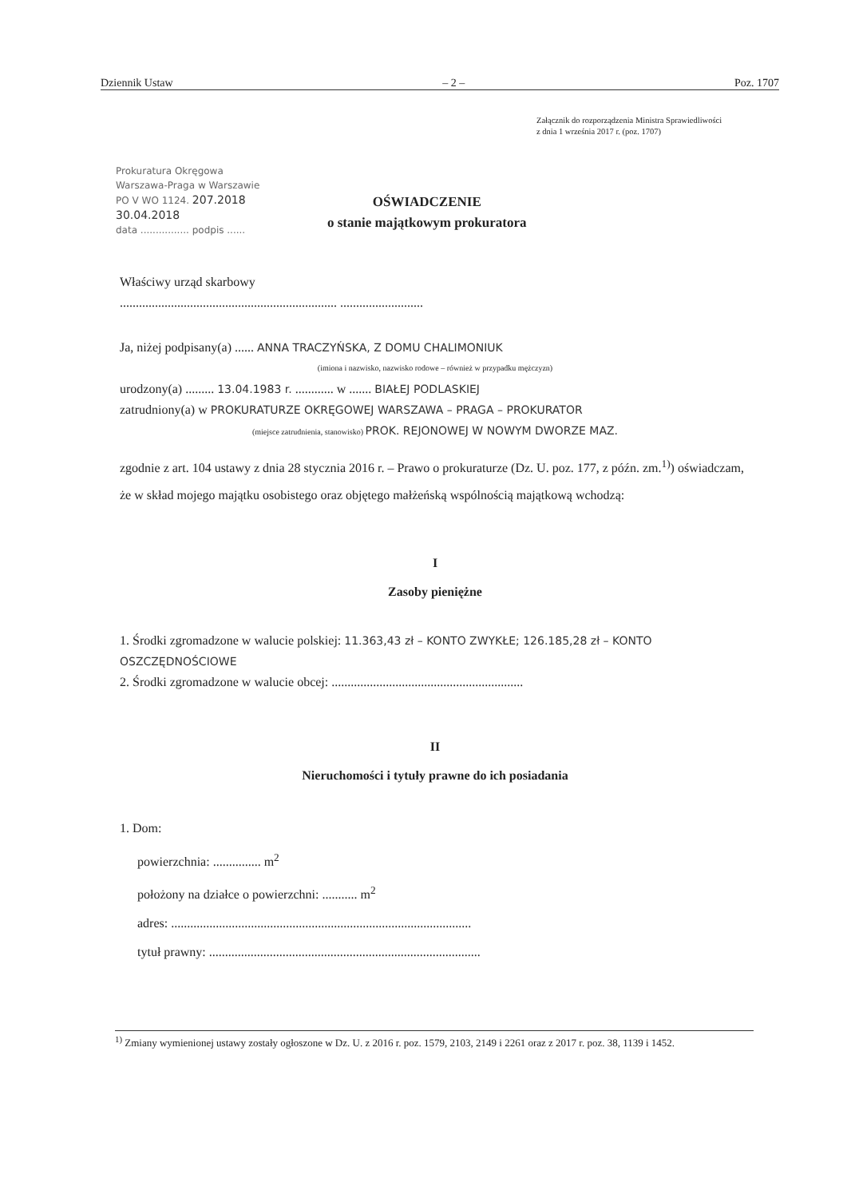Dziennik Ustaw – 2 – Poz. 1707
Załącznik do rozporządzenia Ministra Sprawiedliwości
z dnia 1 września 2017 r. (poz. 1707)
Prokuratura Okręgowa
Warszawa-Praga w Warszawie
PO V WO 1124. 207.2018
30.04.2018
data ................ podpis ......
OŚWIADCZENIE
o stanie majątkowym prokuratora
Właściwy urząd skarbowy
.................................................................... ..........................
Ja, niżej podpisany(a) ...... ANNA TRACZYŃSKA, Z DOMU CHALIMONIUK
(imiona i nazwisko, nazwisko rodowe – również w przypadku mężczyzn)
urodzony(a) ......... 13.04.1983 r. ............ w ....... BIAŁEJ PODLASKIEJ
zatrudniony(a) w PROKURATURZE OKRĘGOWEJ WARSZAWA – PRAGA – PROKURATOR
(miejsce zatrudnienia, stanowisko) PROK. REJONOWEJ W NOWYM DWORZE MAZ.
zgodnie z art. 104 ustawy z dnia 28 stycznia 2016 r. – Prawo o prokuraturze (Dz. U. poz. 177, z późn. zm.<sup>1)</sup>) oświadczam, że w skład mojego majątku osobistego oraz objętego małżeńską wspólnością majątkową wchodzą:
I
Zasoby pieniężne
1. Środki zgromadzone w walucie polskiej: 11.363,43 zł – KONTO ZWYKŁE; 126.185,28 zł – KONTO OSZCZĘDNOŚCIOWE
2. Środki zgromadzone w walucie obcej: ............................................................
II
Nieruchomości i tytuły prawne do ich posiadania
1. Dom:
powierzchnia: ............... m<sup>2</sup>
położony na działce o powierzchni: ........... m<sup>2</sup>
adres: ..............................................................................................
tytuł prawny: .....................................................................................
<sup>1)</sup> Zmiany wymienionej ustawy zostały ogłoszone w Dz. U. z 2016 r. poz. 1579, 2103, 2149 i 2261 oraz z 2017 r. poz. 38, 1139 i 1452.